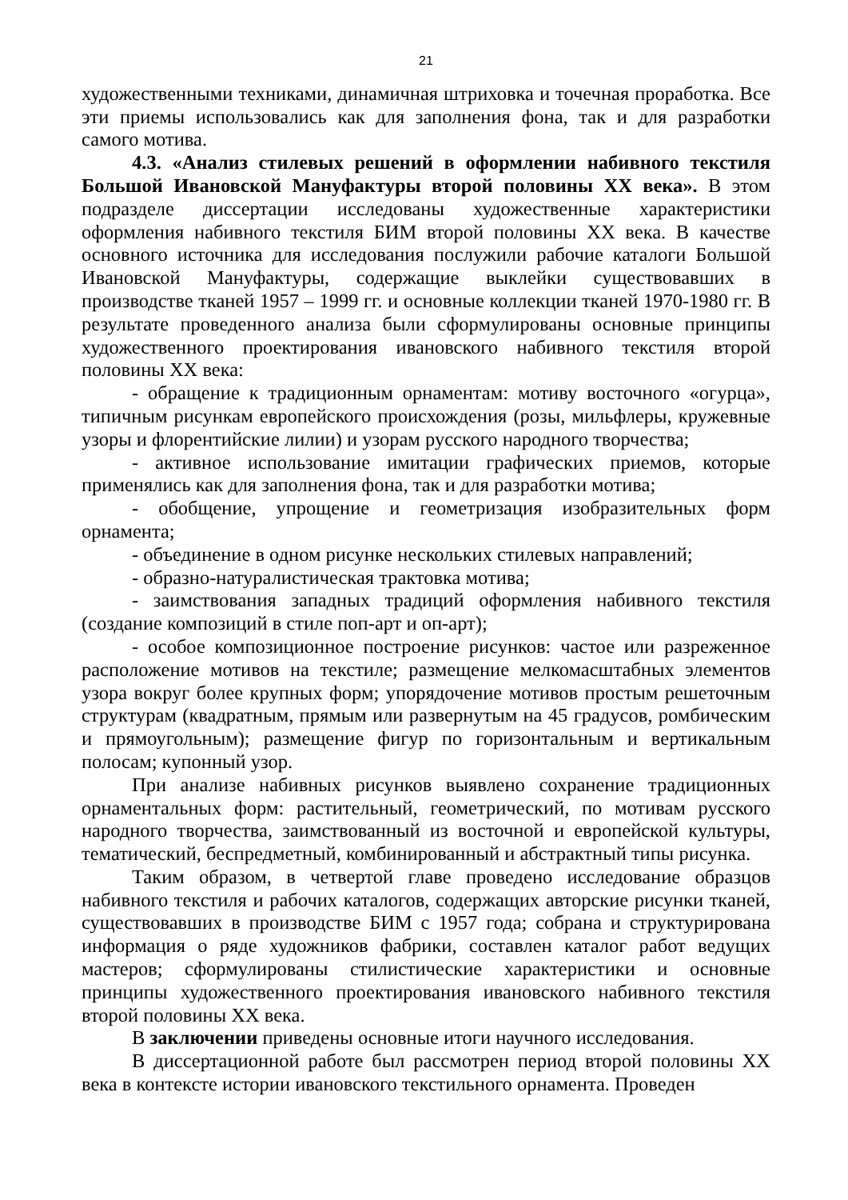21
художественными техниками, динамичная штриховка и точечная проработка. Все эти приемы использовались как для заполнения фона, так и для разработки самого мотива.
4.3. «Анализ стилевых решений в оформлении набивного текстиля Большой Ивановской Мануфактуры второй половины XX века». В этом подразделе диссертации исследованы художественные характеристики оформления набивного текстиля БИМ второй половины XX века. В качестве основного источника для исследования послужили рабочие каталоги Большой Ивановской Мануфактуры, содержащие выклейки существовавших в производстве тканей 1957 – 1999 гг. и основные коллекции тканей 1970-1980 гг. В результате проведенного анализа были сформулированы основные принципы художественного проектирования ивановского набивного текстиля второй половины XX века:
- обращение к традиционным орнаментам: мотиву восточного «огурца», типичным рисункам европейского происхождения (розы, мильфлеры, кружевные узоры и флорентийские лилии) и узорам русского народного творчества;
- активное использование имитации графических приемов, которые применялись как для заполнения фона, так и для разработки мотива;
- обобщение, упрощение и геометризация изобразительных форм орнамента;
- объединение в одном рисунке нескольких стилевых направлений;
- образно-натуралистическая трактовка мотива;
- заимствования западных традиций оформления набивного текстиля (создание композиций в стиле поп-арт и оп-арт);
- особое композиционное построение рисунков: частое или разреженное расположение мотивов на текстиле; размещение мелкомасштабных элементов узора вокруг более крупных форм; упорядочение мотивов простым решеточным структурам (квадратным, прямым или развернутым на 45 градусов, ромбическим и прямоугольным); размещение фигур по горизонтальным и вертикальным полосам; купонный узор.
При анализе набивных рисунков выявлено сохранение традиционных орнаментальных форм: растительный, геометрический, по мотивам русского народного творчества, заимствованный из восточной и европейской культуры, тематический, беспредметный, комбинированный и абстрактный типы рисунка.
Таким образом, в четвертой главе проведено исследование образцов набивного текстиля и рабочих каталогов, содержащих авторские рисунки тканей, существовавших в производстве БИМ с 1957 года; собрана и структурирована информация о ряде художников фабрики, составлен каталог работ ведущих мастеров; сформулированы стилистические характеристики и основные принципы художественного проектирования ивановского набивного текстиля второй половины XX века.
В заключении приведены основные итоги научного исследования.
В диссертационной работе был рассмотрен период второй половины XX века в контексте истории ивановского текстильного орнамента. Проведен